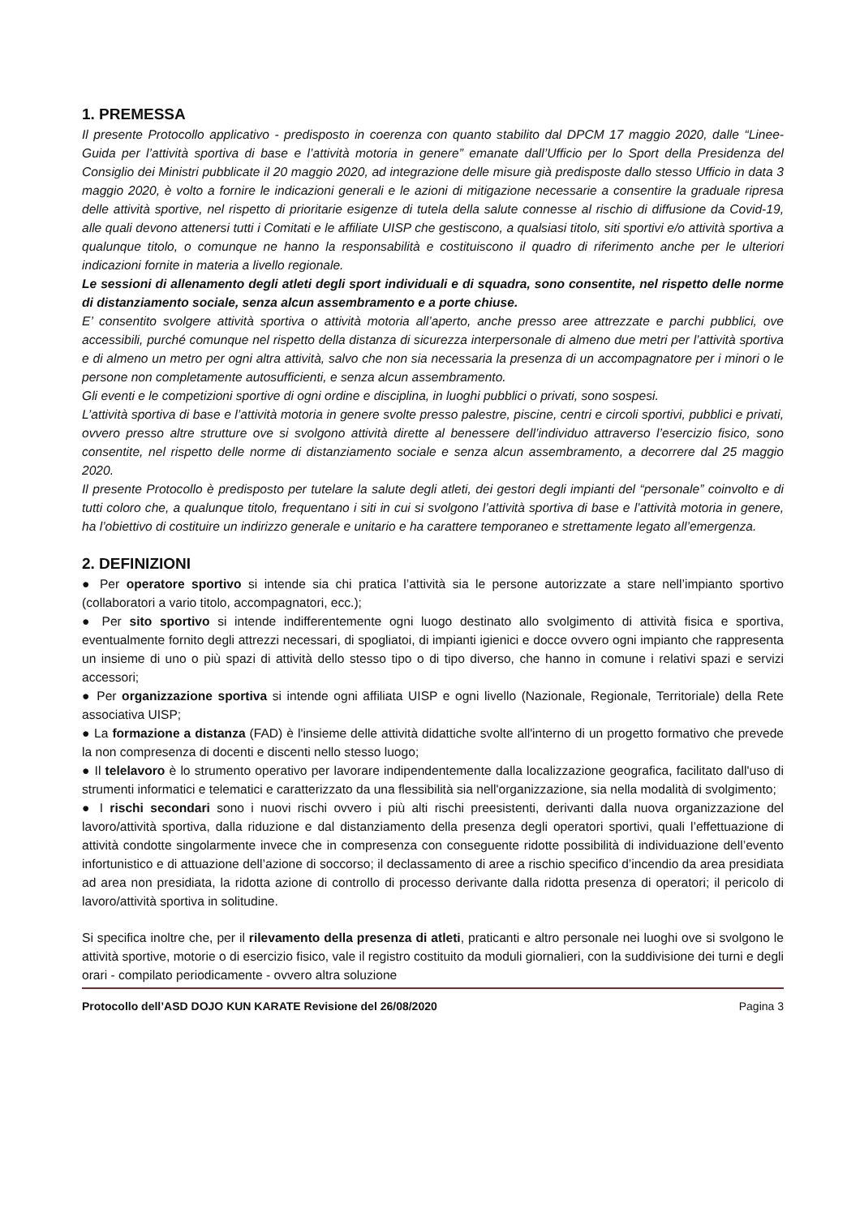1. PREMESSA
Il presente Protocollo applicativo - predisposto in coerenza con quanto stabilito dal DPCM 17 maggio 2020, dalle “Linee-Guida per l’attività sportiva di base e l’attività motoria in genere” emanate dall’Ufficio per lo Sport della Presidenza del Consiglio dei Ministri pubblicate il 20 maggio 2020, ad integrazione delle misure già predisposte dallo stesso Ufficio in data 3 maggio 2020, è volto a fornire le indicazioni generali e le azioni di mitigazione necessarie a consentire la graduale ripresa delle attività sportive, nel rispetto di prioritarie esigenze di tutela della salute connesse al rischio di diffusione da Covid-19, alle quali devono attenersi tutti i Comitati e le affiliate UISP che gestiscono, a qualsiasi titolo, siti sportivi e/o attività sportiva a qualunque titolo, o comunque ne hanno la responsabilità e costituiscono il quadro di riferimento anche per le ulteriori indicazioni fornite in materia a livello regionale.
Le sessioni di allenamento degli atleti degli sport individuali e di squadra, sono consentite, nel rispetto delle norme di distanziamento sociale, senza alcun assembramento e a porte chiuse.
E’ consentito svolgere attività sportiva o attività motoria all’aperto, anche presso aree attrezzate e parchi pubblici, ove accessibili, purché comunque nel rispetto della distanza di sicurezza interpersonale di almeno due metri per l’attività sportiva e di almeno un metro per ogni altra attività, salvo che non sia necessaria la presenza di un accompagnatore per i minori o le persone non completamente autosufficienti, e senza alcun assembramento.
Gli eventi e le competizioni sportive di ogni ordine e disciplina, in luoghi pubblici o privati, sono sospesi.
L’attività sportiva di base e l’attività motoria in genere svolte presso palestre, piscine, centri e circoli sportivi, pubblici e privati, ovvero presso altre strutture ove si svolgono attività dirette al benessere dell’individuo attraverso l’esercizio fisico, sono consentite, nel rispetto delle norme di distanziamento sociale e senza alcun assembramento, a decorrere dal 25 maggio 2020.
Il presente Protocollo è predisposto per tutelare la salute degli atleti, dei gestori degli impianti del “personale” coinvolto e di tutti coloro che, a qualunque titolo, frequentano i siti in cui si svolgono l’attività sportiva di base e l’attività motoria in genere, ha l’obiettivo di costituire un indirizzo generale e unitario e ha carattere temporaneo e strettamente legato all’emergenza.
2. DEFINIZIONI
● Per operatore sportivo si intende sia chi pratica l’attività sia le persone autorizzate a stare nell’impianto sportivo (collaboratori a vario titolo, accompagnatori, ecc.);
● Per sito sportivo si intende indifferentemente ogni luogo destinato allo svolgimento di attività fisica e sportiva, eventualmente fornito degli attrezzi necessari, di spogliatoi, di impianti igienici e docce ovvero ogni impianto che rappresenta un insieme di uno o più spazi di attività dello stesso tipo o di tipo diverso, che hanno in comune i relativi spazi e servizi accessori;
● Per organizzazione sportiva si intende ogni affiliata UISP e ogni livello (Nazionale, Regionale, Territoriale) della Rete associativa UISP;
● La formazione a distanza (FAD) è l'insieme delle attività didattiche svolte all'interno di un progetto formativo che prevede la non compresenza di docenti e discenti nello stesso luogo;
● Il telelavoro è lo strumento operativo per lavorare indipendentemente dalla localizzazione geografica, facilitato dall'uso di strumenti informatici e telematici e caratterizzato da una flessibilità sia nell'organizzazione, sia nella modalità di svolgimento;
● I rischi secondari sono i nuovi rischi ovvero i più alti rischi preesistenti, derivanti dalla nuova organizzazione del lavoro/attività sportiva, dalla riduzione e dal distanziamento della presenza degli operatori sportivi, quali l’effettuazione di attività condotte singolarmente invece che in compresenza con conseguente ridotte possibilità di individuazione dell’evento infortunistico e di attuazione dell’azione di soccorso; il declassamento di aree a rischio specifico d’incendio da area presidiata ad area non presidiata, la ridotta azione di controllo di processo derivante dalla ridotta presenza di operatori; il pericolo di lavoro/attività sportiva in solitudine.
Si specifica inoltre che, per il rilevamento della presenza di atleti, praticanti e altro personale nei luoghi ove si svolgono le attività sportive, motorie o di esercizio fisico, vale il registro costituito da moduli giornalieri, con la suddivisione dei turni e degli orari - compilato periodicamente - ovvero altra soluzione
Protocollo dell’ASD DOJO KUN KARATE Revisione del 26/08/2020 Pagina 3